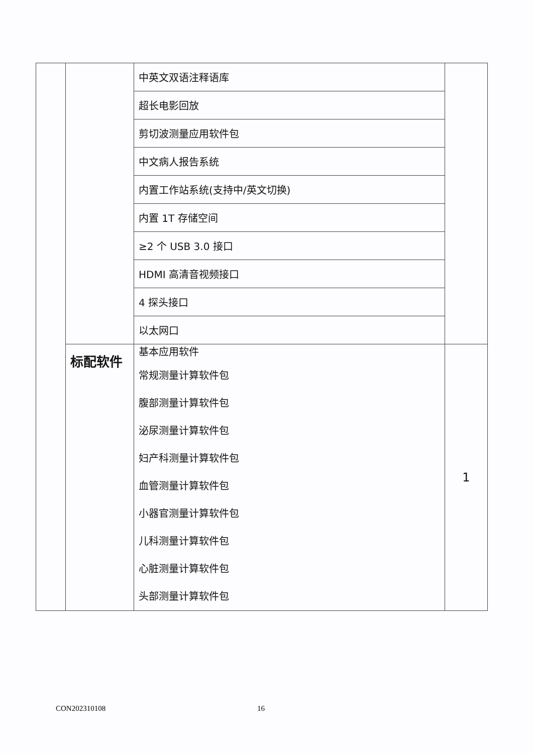| | | 中英文双语注释语库 | |
| | | 超长电影回放 | |
| | | 剪切波测量应用软件包 | |
| | | 中文病人报告系统 | |
| | | 内置工作站系统(支持中/英文切换) | |
| | | 内置 1T 存储空间 | |
| | | ≥2 个 USB 3.0 接口 | |
| | | HDMI 高清音视频接口 | |
| | | 4 探头接口 | |
| | | 以太网口 | |
| | 标配软件 | 基本应用软件 常规测量计算软件包 腹部测量计算软件包 泌尿测量计算软件包 妇产科测量计算软件包 血管测量计算软件包 小器官测量计算软件包 儿科测量计算软件包 心脏测量计算软件包 头部测量计算软件包 | 1 |
CON202310108 16